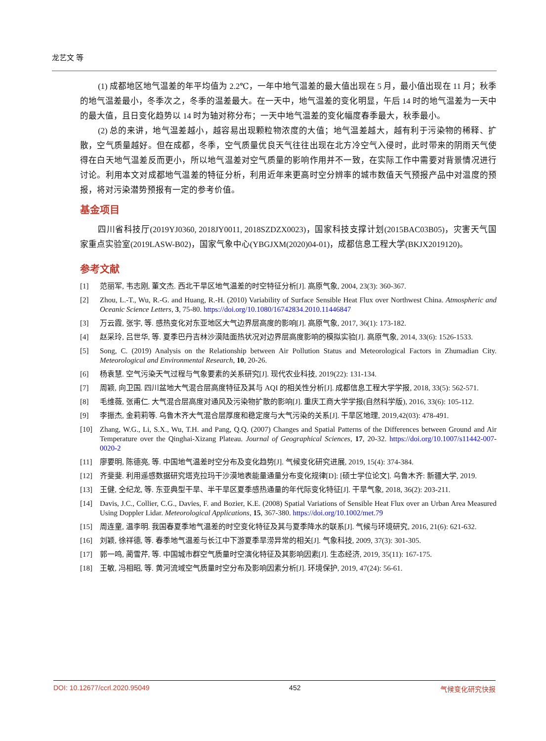龙艺文 等
(1) 成都地区地气温差的年平均值为 2.2℃，一年中地气温差的最大值出现在 5 月，最小值出现在 11 月；秋季的地气温差最小，冬季次之，冬季的温差最大。在一天中，地气温差的变化明显，午后 14 时的地气温差为一天中的最大值，且日变化趋势以 14 时为轴对称分布；一天中地气温差的变化幅度春季最大，秋季最小。
(2) 总的来讲，地气温差越小，越容易出现颗粒物浓度的大值；地气温差越大，越有利于污染物的稀释、扩散，空气质量越好。但在成都，冬季，空气质量优良天气往往出现在北方冷空气入侵时，此时带来的阴雨天气使得在白天地气温差反而更小，所以地气温差对空气质量的影响作用并不一致，在实际工作中需要对背景情况进行讨论。利用本文对成都地气温差的特征分析，利用近年来更高时空分辨率的城市数值天气预报产品中对温度的预报，将对污染潜势预报有一定的参考价值。
基金项目
四川省科技厅(2019YJ0360, 2018JY0011, 2018SZDZX0023)，国家科技支撑计划(2015BAC03B05)，灾害天气国家重点实验室(2019LASW-B02)，国家气象中心(YBGJXM(2020)04-01)，成都信息工程大学(BKJX2019120)。
参考文献
[1] 范丽军, 韦志刚, 董文杰. 西北干旱区地气温差的时空特征分析[J]. 高原气象, 2004, 23(3): 360-367.
[2] Zhou, L.-T., Wu, R.-G. and Huang, R.-H. (2010) Variability of Surface Sensible Heat Flux over Northwest China. Atmospheric and Oceanic Science Letters, 3, 75-80. https://doi.org/10.1080/16742834.2010.11446847
[3] 万云霞, 张宇, 等. 感热变化对东亚地区大气边界层高度的影响[J]. 高原气象, 2017, 36(1): 173-182.
[4] 赵采玲, 吕世华, 等. 夏季巴丹吉林沙漠陆面热状况对边界层高度影响的模拟实验[J]. 高原气象, 2014, 33(6): 1526-1533.
[5] Song, C. (2019) Analysis on the Relationship between Air Pollution Status and Meteorological Factors in Zhumadian City. Meteorological and Environmental Research, 10, 20-26.
[6] 杨袁慧. 空气污染天气过程与气象要素的关系研究[J]. 现代农业科技, 2019(22): 131-134.
[7] 周颖, 向卫国. 四川盆地大气混合层高度特征及其与 AQI 的相关性分析[J]. 成都信息工程大学学报, 2018, 33(5): 562-571.
[8] 毛维薇, 张甫仁. 大气混合层高度对通风及污染物扩散的影响[J]. 重庆工商大学学报(自然科学版), 2016, 33(6): 105-112.
[9] 李振杰, 金莉莉等. 乌鲁木齐大气混合层厚度和稳定度与大气污染的关系[J]. 干旱区地理, 2019,42(03): 478-491.
[10] Zhang, W.G., Li, S.X., Wu, T.H. and Pang, Q.Q. (2007) Changes and Spatial Patterns of the Differences between Ground and Air Temperature over the Qinghai-Xizang Plateau. Journal of Geographical Sciences, 17, 20-32. https://doi.org/10.1007/s11442-007-0020-2
[11] 廖要明, 陈德亮, 等. 中国地气温差时空分布及变化趋势[J]. 气候变化研究进展, 2019, 15(4): 374-384.
[12] 齐斐斐. 利用遥感数据研究塔克拉玛干沙漠地表能量通量分布变化规律[D]: [硕士学位论文]. 乌鲁木齐: 新疆大学, 2019.
[13] 王健, 仝纪龙, 等. 东亚典型干旱、半干旱区夏季感热通量的年代际变化特征[J]. 干旱气象, 2018, 36(2): 203-211.
[14] Davis, J.C., Collier, C.G., Davies, F. and Bozier, K.E. (2008) Spatial Variations of Sensible Heat Flux over an Urban Area Measured Using Doppler Lidar. Meteorological Applications, 15, 367-380. https://doi.org/10.1002/met.79
[15] 周连童, 温李明. 我国春夏季地气温差的时空变化特征及其与夏季降水的联系[J]. 气候与环境研究, 2016, 21(6): 621-632.
[16] 刘颖, 徐祥德, 等. 春季地气温差与长江中下游夏季旱涝异常的相关[J]. 气象科技, 2009, 37(3): 301-305.
[17] 郭一鸣, 蔺雪芹, 等. 中国城市群空气质量时空演化特征及其影响因素[J]. 生态经济, 2019, 35(11): 167-175.
[18] 王敏, 冯相昭, 等. 黄河流域空气质量时空分布及影响因素分析[J]. 环境保护, 2019, 47(24): 56-61.
DOI: 10.12677/ccrl.2020.95049 452 气候变化研究快报